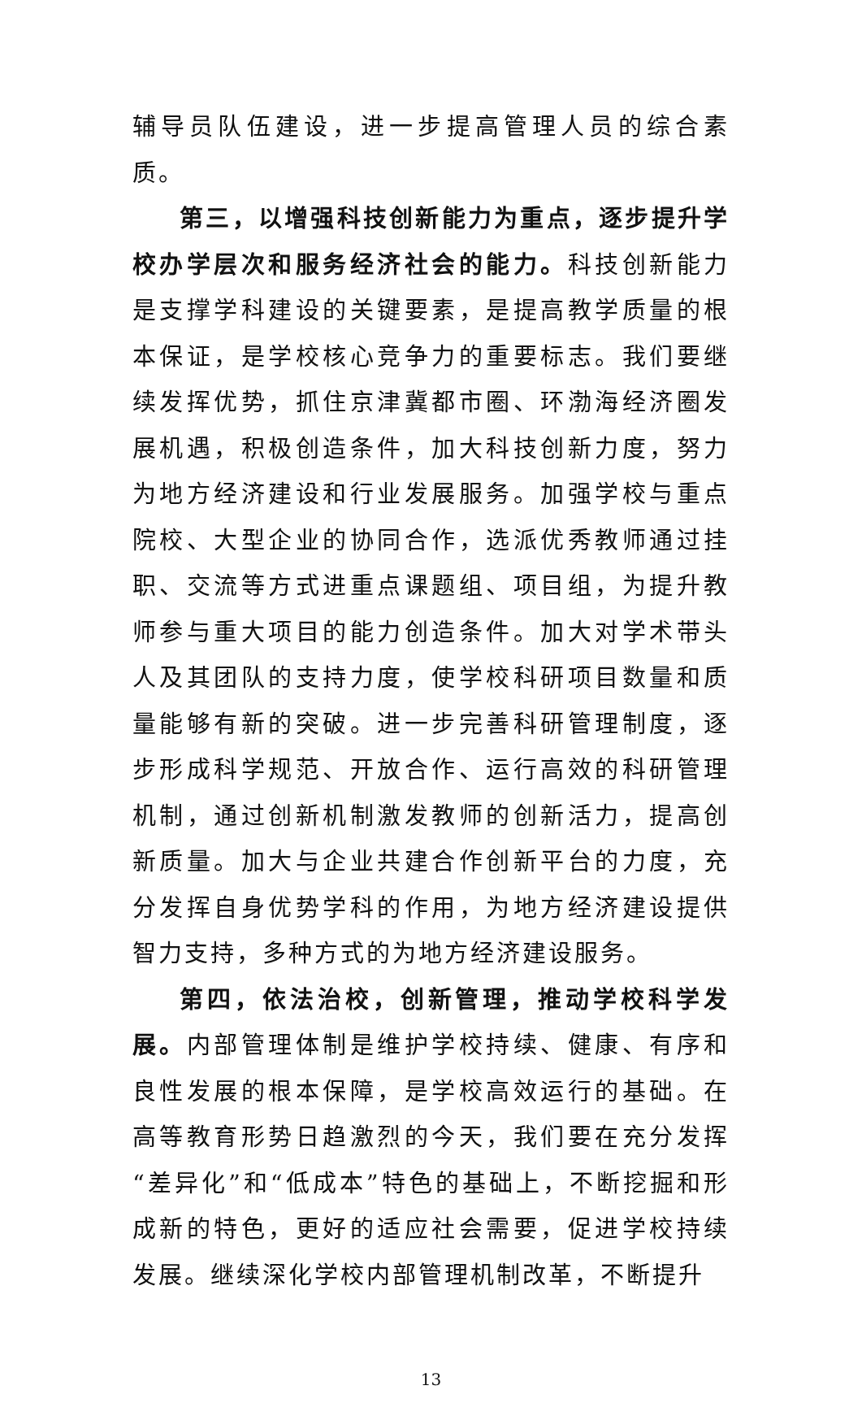辅导员队伍建设，进一步提高管理人员的综合素质。
第三，以增强科技创新能力为重点，逐步提升学校办学层次和服务经济社会的能力。科技创新能力是支撑学科建设的关键要素，是提高教学质量的根本保证，是学校核心竞争力的重要标志。我们要继续发挥优势，抓住京津冀都市圈、环渤海经济圈发展机遇，积极创造条件，加大科技创新力度，努力为地方经济建设和行业发展服务。加强学校与重点院校、大型企业的协同合作，选派优秀教师通过挂职、交流等方式进重点课题组、项目组，为提升教师参与重大项目的能力创造条件。加大对学术带头人及其团队的支持力度，使学校科研项目数量和质量能够有新的突破。进一步完善科研管理制度，逐步形成科学规范、开放合作、运行高效的科研管理机制，通过创新机制激发教师的创新活力，提高创新质量。加大与企业共建合作创新平台的力度，充分发挥自身优势学科的作用，为地方经济建设提供智力支持，多种方式的为地方经济建设服务。
第四，依法治校，创新管理，推动学校科学发展。内部管理体制是维护学校持续、健康、有序和良性发展的根本保障，是学校高效运行的基础。在高等教育形势日趋激烈的今天，我们要在充分发挥“差异化”和“低成本”特色的基础上，不断挖掘和形成新的特色，更好的适应社会需要，促进学校持续发展。继续深化学校内部管理机制改革，不断提升
13